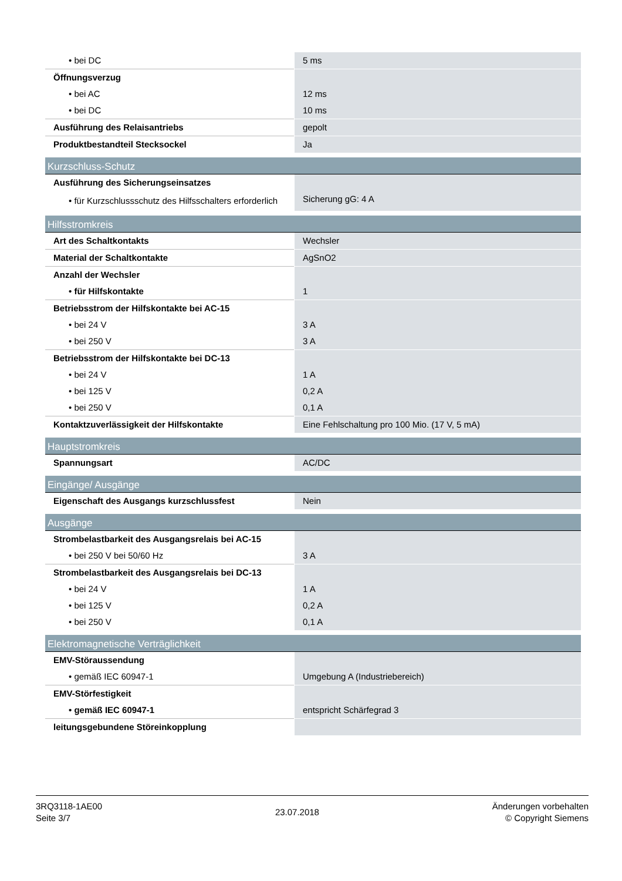| • bei DC | 5 ms |
| Öffnungsverzug | |
| • bei AC | 12 ms |
| • bei DC | 10 ms |
| Ausführung des Relaisantriebs | gepolt |
| Produktbestandteil Stecksockel | Ja |
| Kurzschluss-Schutz | |
| Ausführung des Sicherungseinsatzes | |
| • für Kurzschlussschutz des Hilfsschalters erforderlich | Sicherung gG: 4 A |
| Hilfsstromkreis | |
| Art des Schaltkontakts | Wechsler |
| Material der Schaltkontakte | AgSnO2 |
| Anzahl der Wechsler | |
| • für Hilfskontakte | 1 |
| Betriebsstrom der Hilfskontakte bei AC-15 | |
| • bei 24 V | 3 A |
| • bei 250 V | 3 A |
| Betriebsstrom der Hilfskontakte bei DC-13 | |
| • bei 24 V | 1 A |
| • bei 125 V | 0,2 A |
| • bei 250 V | 0,1 A |
| Kontaktzuverlässigkeit der Hilfskontakte | Eine Fehlschaltung pro 100 Mio. (17 V, 5 mA) |
| Hauptstromkreis | |
| Spannungsart | AC/DC |
| Eingänge/ Ausgänge | |
| Eigenschaft des Ausgangs kurzschlussfest | Nein |
| Ausgänge | |
| Strombelastbarkeit des Ausgangsrelais bei AC-15 | |
| • bei 250 V bei 50/60 Hz | 3 A |
| Strombelastbarkeit des Ausgangsrelais bei DC-13 | |
| • bei 24 V | 1 A |
| • bei 125 V | 0,2 A |
| • bei 250 V | 0,1 A |
| Elektromagnetische Verträglichkeit | |
| EMV-Störaussendung | |
| • gemäß IEC 60947-1 | Umgebung A (Industriebereich) |
| EMV-Störfestigkeit | |
| • gemäß IEC 60947-1 | entspricht Schärfegrad 3 |
| leitungsgebundene Störeinkopplung | |
3RQ3118-1AE00
Seite 3/7
23.07.2018
Änderungen vorbehalten
© Copyright Siemens